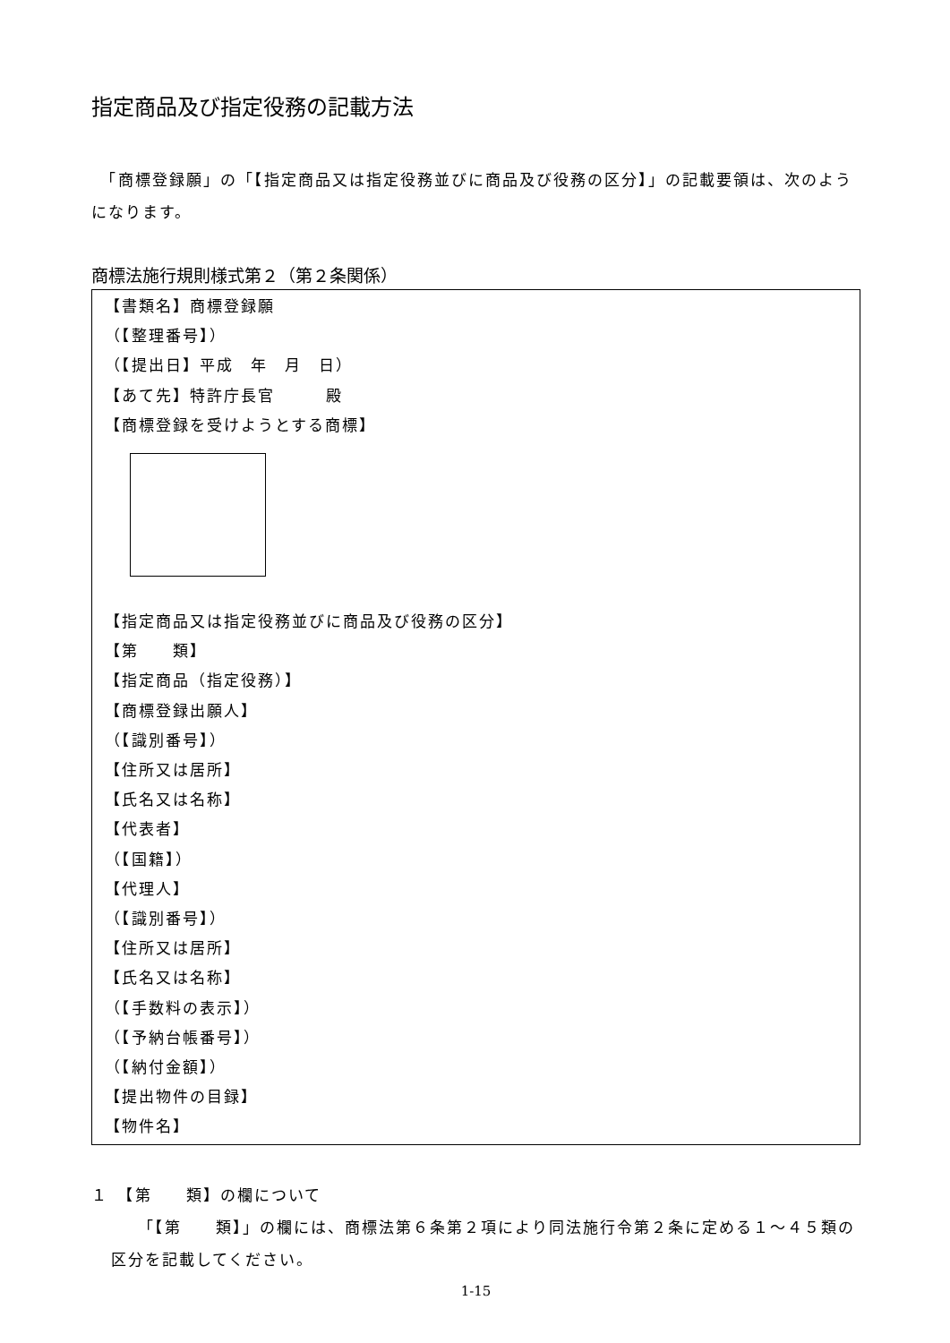指定商品及び指定役務の記載方法
　「商標登録願」の「【指定商品又は指定役務並びに商品及び役務の区分】」の記載要領は、次のようになります。
商標法施行規則様式第２（第２条関係）
【書類名】商標登録願
（【整理番号】）
（【提出日】平成　年　月　日）
【あて先】特許庁長官　　　殿
【商標登録を受けようとする商標】
【指定商品又は指定役務並びに商品及び役務の区分】
【第　　類】
【指定商品（指定役務）】
【商標登録出願人】
（【識別番号】）
【住所又は居所】
【氏名又は名称】
【代表者】
（【国籍】）
【代理人】
（【識別番号】）
【住所又は居所】
【氏名又は名称】
（【手数料の表示】）
（【予納台帳番号】）
（【納付金額】）
【提出物件の目録】
【物件名】
１　【第　　類】の欄について
「【第　　類】」の欄には、商標法第６条第２項により同法施行令第２条に定める１～４５類の区分を記載してください。
1-15